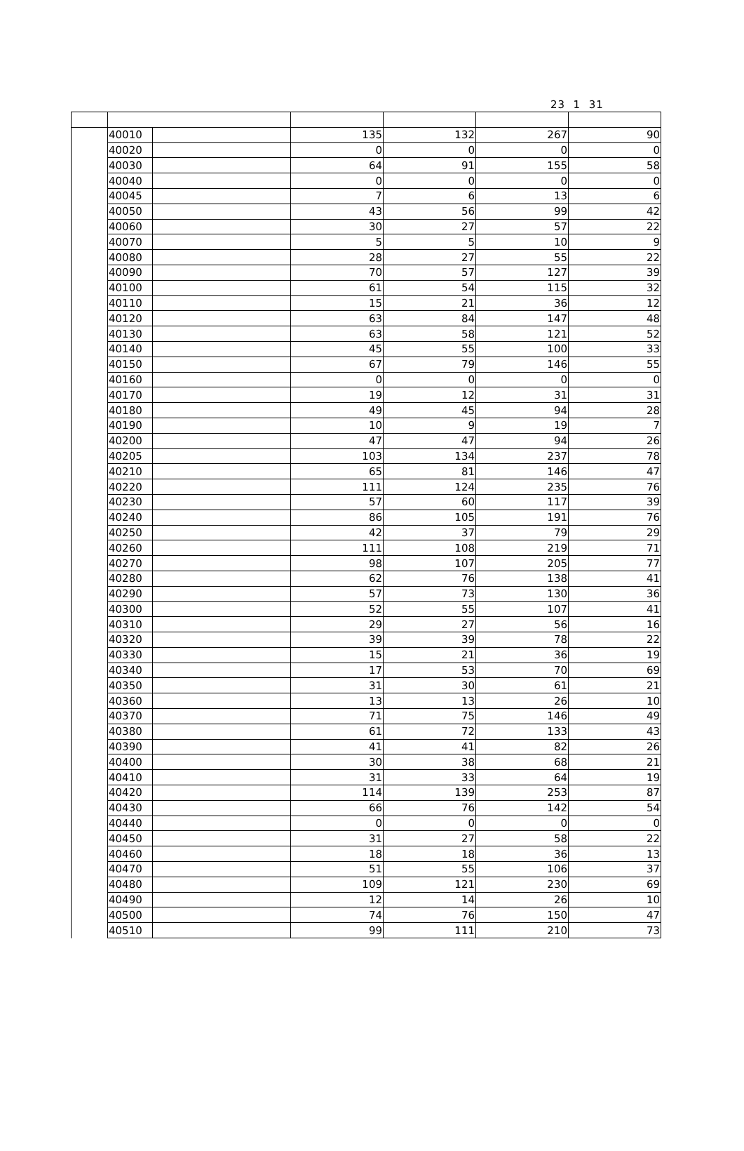23 1 31
| | 40010 | | 135 | 132 | 267 | 90 |
| | 40020 | | 0 | 0 | 0 | 0 |
| | 40030 | | 64 | 91 | 155 | 58 |
| | 40040 | | 0 | 0 | 0 | 0 |
| | 40045 | | 7 | 6 | 13 | 6 |
| | 40050 | | 43 | 56 | 99 | 42 |
| | 40060 | | 30 | 27 | 57 | 22 |
| | 40070 | | 5 | 5 | 10 | 9 |
| | 40080 | | 28 | 27 | 55 | 22 |
| | 40090 | | 70 | 57 | 127 | 39 |
| | 40100 | | 61 | 54 | 115 | 32 |
| | 40110 | | 15 | 21 | 36 | 12 |
| | 40120 | | 63 | 84 | 147 | 48 |
| | 40130 | | 63 | 58 | 121 | 52 |
| | 40140 | | 45 | 55 | 100 | 33 |
| | 40150 | | 67 | 79 | 146 | 55 |
| | 40160 | | 0 | 0 | 0 | 0 |
| | 40170 | | 19 | 12 | 31 | 31 |
| | 40180 | | 49 | 45 | 94 | 28 |
| | 40190 | | 10 | 9 | 19 | 7 |
| | 40200 | | 47 | 47 | 94 | 26 |
| | 40205 | | 103 | 134 | 237 | 78 |
| | 40210 | | 65 | 81 | 146 | 47 |
| | 40220 | | 111 | 124 | 235 | 76 |
| | 40230 | | 57 | 60 | 117 | 39 |
| | 40240 | | 86 | 105 | 191 | 76 |
| | 40250 | | 42 | 37 | 79 | 29 |
| | 40260 | | 111 | 108 | 219 | 71 |
| | 40270 | | 98 | 107 | 205 | 77 |
| | 40280 | | 62 | 76 | 138 | 41 |
| | 40290 | | 57 | 73 | 130 | 36 |
| | 40300 | | 52 | 55 | 107 | 41 |
| | 40310 | | 29 | 27 | 56 | 16 |
| | 40320 | | 39 | 39 | 78 | 22 |
| | 40330 | | 15 | 21 | 36 | 19 |
| | 40340 | | 17 | 53 | 70 | 69 |
| | 40350 | | 31 | 30 | 61 | 21 |
| | 40360 | | 13 | 13 | 26 | 10 |
| | 40370 | | 71 | 75 | 146 | 49 |
| | 40380 | | 61 | 72 | 133 | 43 |
| | 40390 | | 41 | 41 | 82 | 26 |
| | 40400 | | 30 | 38 | 68 | 21 |
| | 40410 | | 31 | 33 | 64 | 19 |
| | 40420 | | 114 | 139 | 253 | 87 |
| | 40430 | | 66 | 76 | 142 | 54 |
| | 40440 | | 0 | 0 | 0 | 0 |
| | 40450 | | 31 | 27 | 58 | 22 |
| | 40460 | | 18 | 18 | 36 | 13 |
| | 40470 | | 51 | 55 | 106 | 37 |
| | 40480 | | 109 | 121 | 230 | 69 |
| | 40490 | | 12 | 14 | 26 | 10 |
| | 40500 | | 74 | 76 | 150 | 47 |
| | 40510 | | 99 | 111 | 210 | 73 |